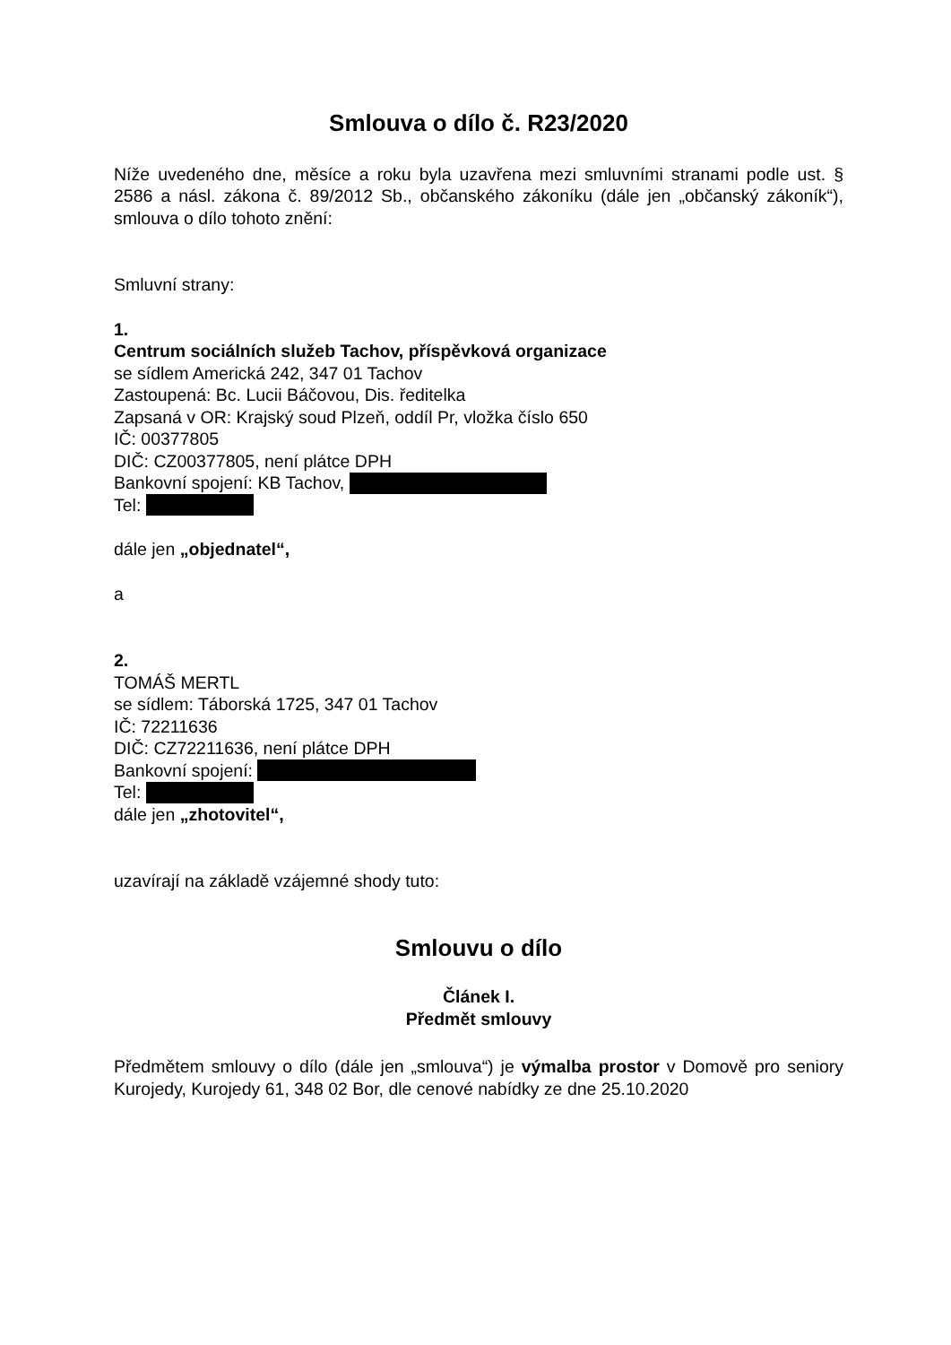Smlouva o dílo č. R23/2020
Níže uvedeného dne, měsíce a roku byla uzavřena mezi smluvními stranami podle ust. § 2586 a násl. zákona č. 89/2012 Sb., občanského zákoníku (dále jen „občanský zákoník“), smlouva o dílo tohoto znění:
Smluvní strany:
1.
Centrum sociálních služeb Tachov, příspěvková organizace
se sídlem Americká 242, 347 01 Tachov
Zastoupená: Bc. Lucii Báčovou, Dis. ředitelka
Zapsaná v OR: Krajský soud Plzeň, oddíl Pr, vložka číslo 650
IČ: 00377805
DIČ: CZ00377805, není plátce DPH
Bankovní spojení: KB Tachov,
Tel:
dále jen „objednatel“,
a
2.
TOMÁŠ MERTL
se sídlem: Táborská 1725, 347 01 Tachov
IČ: 72211636
DIČ: CZ72211636, není plátce DPH
Bankovní spojení:
Tel:
dále jen „zhotovitel“,
uzavírají na základě vzájemné shody tuto:
Smlouvu o dílo
Článek I.
Předmět smlouvy
Předmětem smlouvy o dílo (dále jen „smlouva“) je výmalba prostor v Domově pro seniory Kurojedy, Kurojedy 61, 348 02 Bor, dle cenové nabídky ze dne 25.10.2020